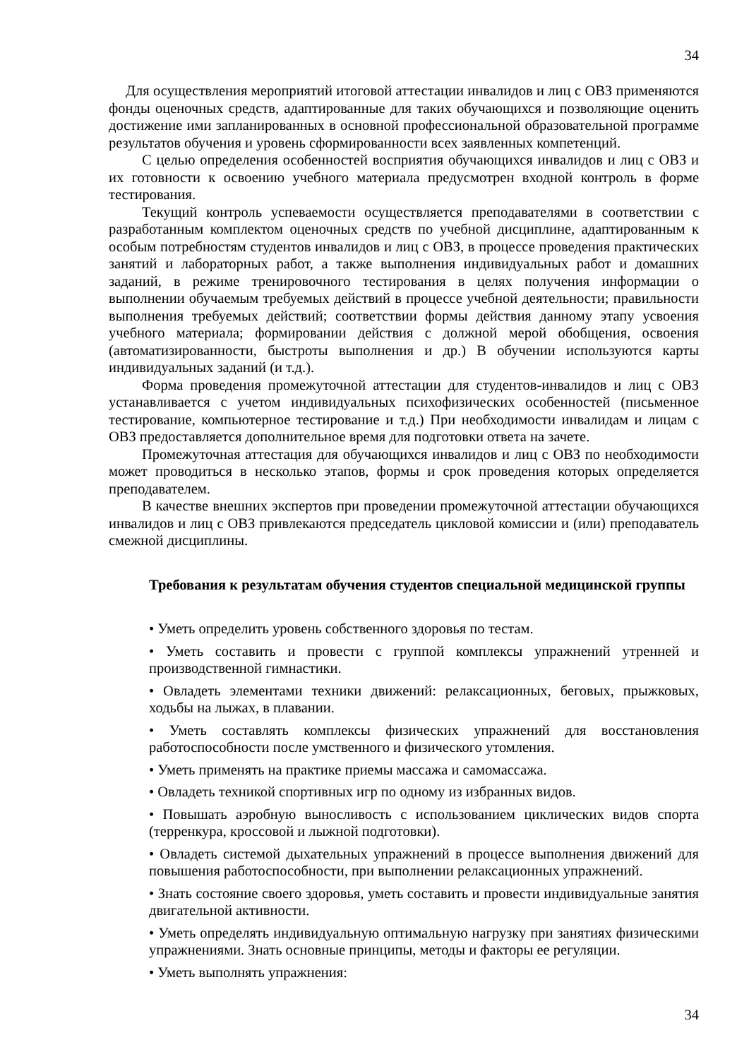34
Для осуществления мероприятий итоговой аттестации инвалидов и лиц с ОВЗ применяются фонды оценочных средств, адаптированные для таких обучающихся и позволяющие оценить достижение ими запланированных в основной профессиональной образовательной программе результатов обучения и уровень сформированности всех заявленных компетенций.
С целью определения особенностей восприятия обучающихся инвалидов и лиц с ОВЗ и их готовности к освоению учебного материала предусмотрен входной контроль в форме тестирования.
Текущий контроль успеваемости осуществляется преподавателями в соответствии с разработанным комплектом оценочных средств по учебной дисциплине, адаптированным к особым потребностям студентов инвалидов и лиц с ОВЗ, в процессе проведения практических занятий и лабораторных работ, а также выполнения индивидуальных работ и домашних заданий, в режиме тренировочного тестирования в целях получения информации о выполнении обучаемым требуемых действий в процессе учебной деятельности; правильности выполнения требуемых действий; соответствии формы действия данному этапу усвоения учебного материала; формировании действия с должной мерой обобщения, освоения (автоматизированности, быстроты выполнения и др.) В обучении используются карты индивидуальных заданий (и т.д.).
Форма проведения промежуточной аттестации для студентов-инвалидов и лиц с ОВЗ устанавливается с учетом индивидуальных психофизических особенностей (письменное тестирование, компьютерное тестирование и т.д.) При необходимости инвалидам и лицам с ОВЗ предоставляется дополнительное время для подготовки ответа на зачете.
Промежуточная аттестация для обучающихся инвалидов и лиц с ОВЗ по необходимости может проводиться в несколько этапов, формы и срок проведения которых определяется преподавателем.
В качестве внешних экспертов при проведении промежуточной аттестации обучающихся инвалидов и лиц с ОВЗ привлекаются председатель цикловой комиссии и (или) преподаватель смежной дисциплины.
Требования к результатам обучения студентов специальной медицинской группы
• Уметь определить уровень собственного здоровья по тестам.
• Уметь составить и провести с группой комплексы упражнений утренней и производственной гимнастики.
• Овладеть элементами техники движений: релаксационных, беговых, прыжковых, ходьбы на лыжах, в плавании.
• Уметь составлять комплексы физических упражнений для восстановления работоспособности после умственного и физического утомления.
• Уметь применять на практике приемы массажа и самомассажа.
• Овладеть техникой спортивных игр по одному из избранных видов.
• Повышать аэробную выносливость с использованием циклических видов спорта (терренкура, кроссовой и лыжной подготовки).
• Овладеть системой дыхательных упражнений в процессе выполнения движений для повышения работоспособности, при выполнении релаксационных упражнений.
• Знать состояние своего здоровья, уметь составить и провести индивидуальные занятия двигательной активности.
• Уметь определять индивидуальную оптимальную нагрузку при занятиях физическими упражнениями. Знать основные принципы, методы и факторы ее регуляции.
• Уметь выполнять упражнения:
34